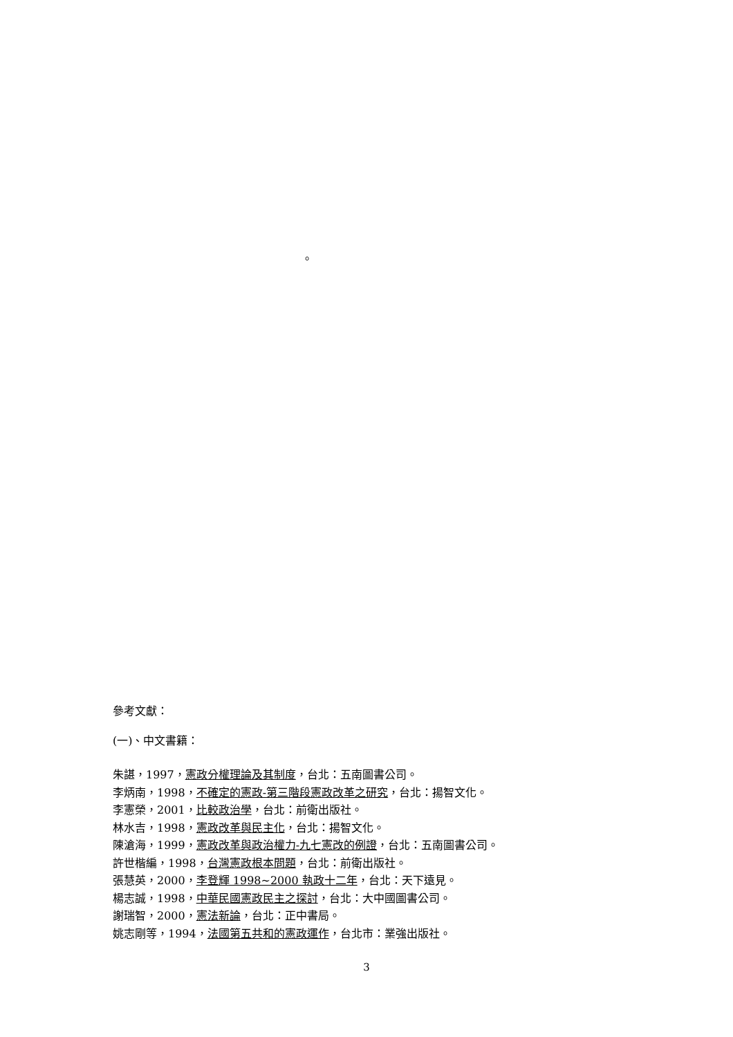。
參考文獻：
(一)、中文書籍：
朱諶，1997，憲政分權理論及其制度，台北：五南圖書公司。
李炳南，1998，不確定的憲政-第三階段憲政改革之研究，台北：揚智文化。
李憲榮，2001，比較政治學，台北：前衛出版社。
林水吉，1998，憲政改革與民主化，台北：揚智文化。
陳滄海，1999，憲政改革與政治權力-九七憲改的例證，台北：五南圖書公司。
許世楷編，1998，台灣憲政根本問題，台北：前衛出版社。
張慧英，2000，李登輝 1998~2000 執政十二年，台北：天下遠見。
楊志誠，1998，中華民國憲政民主之探討，台北：大中國圖書公司。
謝瑞智，2000，憲法新論，台北：正中書局。
姚志剛等，1994，法國第五共和的憲政運作，台北市：業強出版社。
3